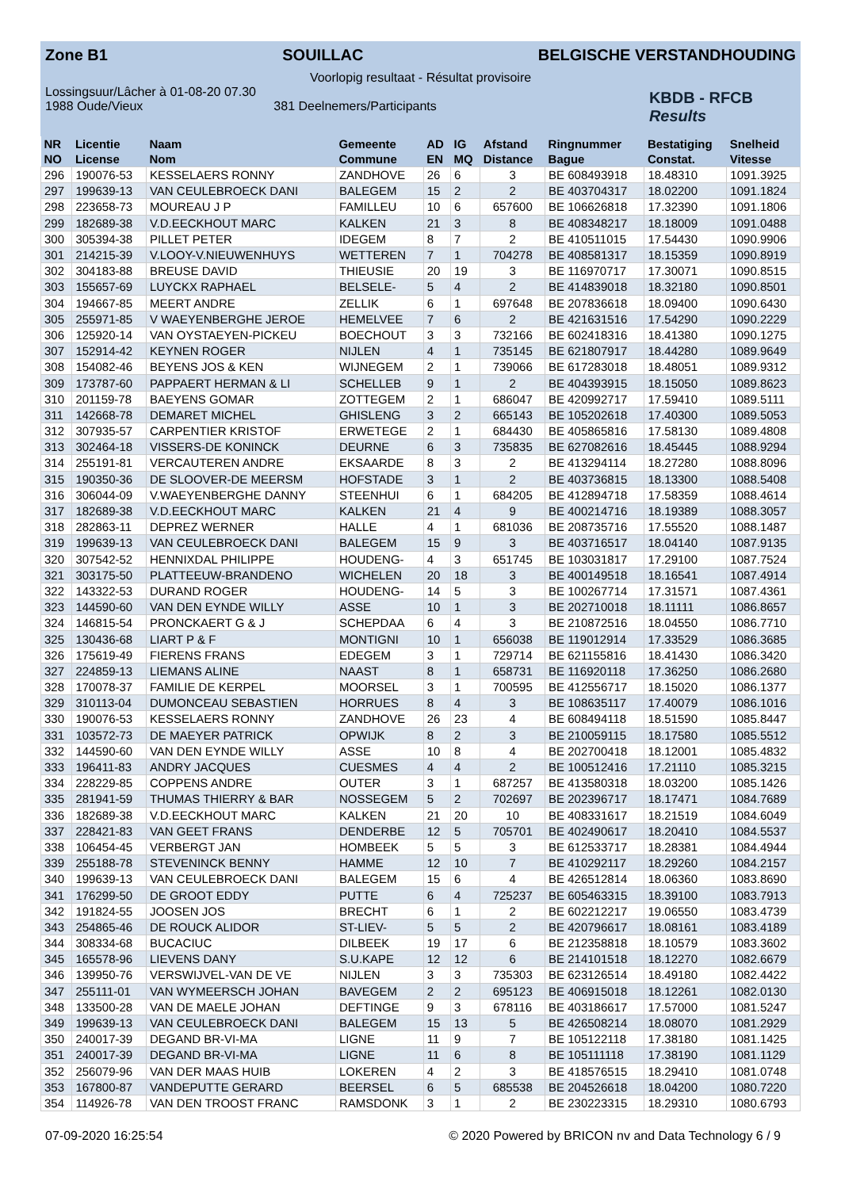Zone B1 SOUILLAC BELGISCHE VERSTANDHOUDING
Voorlopig resultaat - Résultat provisoire
Lossingsuur/Lâcher à 01-08-20 07.30
1988 Oude/Vieux 381 Deelnemers/Participants
KBDB - RFCB
Results
| NR | Licentie | Naam | Gemeente | AD | IG | Afstand | Ringnummer | Bestatiging | Snelheid |
| --- | --- | --- | --- | --- | --- | --- | --- | --- | --- |
| NO | License | Nom | Commune | EN | MQ | Distance | Bague | Constat. | Vitesse |
| 296 | 190076-53 | KESSELAERS RONNY | ZANDHOVE | 26 | 6 | 3 | BE 608493918 | 18.48310 | 1091.3925 |
| 297 | 199639-13 | VAN CEULEBROECK DANI | BALEGEM | 15 | 2 | 2 | BE 403704317 | 18.02200 | 1091.1824 |
| 298 | 223658-73 | MOUREAU J P | FAMILLEU | 10 | 6 | 657600 | BE 106626818 | 17.32390 | 1091.1806 |
| 299 | 182689-38 | V.D.EECKHOUT MARC | KALKEN | 21 | 3 | 8 | BE 408348217 | 18.18009 | 1091.0488 |
| 300 | 305394-38 | PILLET PETER | IDEGEM | 8 | 7 | 2 | BE 410511015 | 17.54430 | 1090.9906 |
| 301 | 214215-39 | V.LOOY-V.NIEUWENHUYS | WETTEREN | 7 | 1 | 704278 | BE 408581317 | 18.15359 | 1090.8919 |
| 302 | 304183-88 | BREUSE DAVID | THIEUSIE | 20 | 19 | 3 | BE 116970717 | 17.30071 | 1090.8515 |
| 303 | 155657-69 | LUYCKX RAPHAEL | BELSELE- | 5 | 4 | 2 | BE 414839018 | 18.32180 | 1090.8501 |
| 304 | 194667-85 | MEERT ANDRE | ZELLIK | 6 | 1 | 697648 | BE 207836618 | 18.09400 | 1090.6430 |
| 305 | 255971-85 | V WAEYENBERGHE JEROE | HEMELVEE | 7 | 6 | 2 | BE 421631516 | 17.54290 | 1090.2229 |
| 306 | 125920-14 | VAN OYSTAEYEN-PICKEU | BOECHOUT | 3 | 3 | 732166 | BE 602418316 | 18.41380 | 1090.1275 |
| 307 | 152914-42 | KEYNEN ROGER | NIJLEN | 4 | 1 | 735145 | BE 621807917 | 18.44280 | 1089.9649 |
| 308 | 154082-46 | BEYENS JOS & KEN | WIJNEGEM | 2 | 1 | 739066 | BE 617283018 | 18.48051 | 1089.9312 |
| 309 | 173787-60 | PAPPAERT HERMAN & LI | SCHELLEB | 9 | 1 | 2 | BE 404393915 | 18.15050 | 1089.8623 |
| 310 | 201159-78 | BAEYENS GOMAR | ZOTTEGEM | 2 | 1 | 686047 | BE 420992717 | 17.59410 | 1089.5111 |
| 311 | 142668-78 | DEMARET MICHEL | GHISLENG | 3 | 2 | 665143 | BE 105202618 | 17.40300 | 1089.5053 |
| 312 | 307935-57 | CARPENTIER KRISTOF | ERWETEGE | 2 | 1 | 684430 | BE 405865816 | 17.58130 | 1089.4808 |
| 313 | 302464-18 | VISSERS-DE KONINCK | DEURNE | 6 | 3 | 735835 | BE 627082616 | 18.45445 | 1088.9294 |
| 314 | 255191-81 | VERCAUTEREN ANDRE | EKSAARDE | 8 | 3 | 2 | BE 413294114 | 18.27280 | 1088.8096 |
| 315 | 190350-36 | DE SLOOVER-DE MEERSM | HOFSTADE | 3 | 1 | 2 | BE 403736815 | 18.13300 | 1088.5408 |
| 316 | 306044-09 | V.WAEYENBERGHE DANNY | STEENHUI | 6 | 1 | 684205 | BE 412894718 | 17.58359 | 1088.4614 |
| 317 | 182689-38 | V.D.EECKHOUT MARC | KALKEN | 21 | 4 | 9 | BE 400214716 | 18.19389 | 1088.3057 |
| 318 | 282863-11 | DEPREZ WERNER | HALLE | 4 | 1 | 681036 | BE 208735716 | 17.55520 | 1088.1487 |
| 319 | 199639-13 | VAN CEULEBROECK DANI | BALEGEM | 15 | 9 | 3 | BE 403716517 | 18.04140 | 1087.9135 |
| 320 | 307542-52 | HENNIXDAL PHILIPPE | HOUDENG- | 4 | 3 | 651745 | BE 103031817 | 17.29100 | 1087.7524 |
| 321 | 303175-50 | PLATTEEUW-BRANDENO | WICHELEN | 20 | 18 | 3 | BE 400149518 | 18.16541 | 1087.4914 |
| 322 | 143322-53 | DURAND ROGER | HOUDENG- | 14 | 5 | 3 | BE 100267714 | 17.31571 | 1087.4361 |
| 323 | 144590-60 | VAN DEN EYNDE WILLY | ASSE | 10 | 1 | 3 | BE 202710018 | 18.11111 | 1086.8657 |
| 324 | 146815-54 | PRONCKAERT G & J | SCHEPDAA | 6 | 4 | 3 | BE 210872516 | 18.04550 | 1086.7710 |
| 325 | 130436-68 | LIART P & F | MONTIGNI | 10 | 1 | 656038 | BE 119012914 | 17.33529 | 1086.3685 |
| 326 | 175619-49 | FIERENS FRANS | EDEGEM | 3 | 1 | 729714 | BE 621155816 | 18.41430 | 1086.3420 |
| 327 | 224859-13 | LIEMANS ALINE | NAAST | 8 | 1 | 658731 | BE 116920118 | 17.36250 | 1086.2680 |
| 328 | 170078-37 | FAMILIE DE KERPEL | MOORSEL | 3 | 1 | 700595 | BE 412556717 | 18.15020 | 1086.1377 |
| 329 | 310113-04 | DUMONCEAU SEBASTIEN | HORRUES | 8 | 4 | 3 | BE 108635117 | 17.40079 | 1086.1016 |
| 330 | 190076-53 | KESSELAERS RONNY | ZANDHOVE | 26 | 23 | 4 | BE 608494118 | 18.51590 | 1085.8447 |
| 331 | 103572-73 | DE MAEYER PATRICK | OPWIJK | 8 | 2 | 3 | BE 210059115 | 18.17580 | 1085.5512 |
| 332 | 144590-60 | VAN DEN EYNDE WILLY | ASSE | 10 | 8 | 4 | BE 202700418 | 18.12001 | 1085.4832 |
| 333 | 196411-83 | ANDRY JACQUES | CUESMES | 4 | 4 | 2 | BE 100512416 | 17.21110 | 1085.3215 |
| 334 | 228229-85 | COPPENS ANDRE | OUTER | 3 | 1 | 687257 | BE 413580318 | 18.03200 | 1085.1426 |
| 335 | 281941-59 | THUMAS THIERRY & BAR | NOSSEGEM | 5 | 2 | 702697 | BE 202396717 | 18.17471 | 1084.7689 |
| 336 | 182689-38 | V.D.EECKHOUT MARC | KALKEN | 21 | 20 | 10 | BE 408331617 | 18.21519 | 1084.6049 |
| 337 | 228421-83 | VAN GEET FRANS | DENDERBE | 12 | 5 | 705701 | BE 402490617 | 18.20410 | 1084.5537 |
| 338 | 106454-45 | VERBERGT JAN | HOMBEEK | 5 | 5 | 3 | BE 612533717 | 18.28381 | 1084.4944 |
| 339 | 255188-78 | STEVENINCK BENNY | HAMME | 12 | 10 | 7 | BE 410292117 | 18.29260 | 1084.2157 |
| 340 | 199639-13 | VAN CEULEBROECK DANI | BALEGEM | 15 | 6 | 4 | BE 426512814 | 18.06360 | 1083.8690 |
| 341 | 176299-50 | DE GROOT EDDY | PUTTE | 6 | 4 | 725237 | BE 605463315 | 18.39100 | 1083.7913 |
| 342 | 191824-55 | JOOSEN JOS | BRECHT | 6 | 1 | 2 | BE 602212217 | 19.06550 | 1083.4739 |
| 343 | 254865-46 | DE ROUCK ALIDOR | ST-LIEV- | 5 | 5 | 2 | BE 420796617 | 18.08161 | 1083.4189 |
| 344 | 308334-68 | BUCACIUC | DILBEEK | 19 | 17 | 6 | BE 212358818 | 18.10579 | 1083.3602 |
| 345 | 165578-96 | LIEVENS DANY | S.U.KAPE | 12 | 12 | 6 | BE 214101518 | 18.12270 | 1082.6679 |
| 346 | 139950-76 | VERSWIJVEL-VAN DE VE | NIJLEN | 3 | 3 | 735303 | BE 623126514 | 18.49180 | 1082.4422 |
| 347 | 255111-01 | VAN WYMEERSCH JOHAN | BAVEGEM | 2 | 2 | 695123 | BE 406915018 | 18.12261 | 1082.0130 |
| 348 | 133500-28 | VAN DE MAELE JOHAN | DEFTINGE | 9 | 3 | 678116 | BE 403186617 | 17.57000 | 1081.5247 |
| 349 | 199639-13 | VAN CEULEBROECK DANI | BALEGEM | 15 | 13 | 5 | BE 426508214 | 18.08070 | 1081.2929 |
| 350 | 240017-39 | DEGAND BR-VI-MA | LIGNE | 11 | 9 | 7 | BE 105122118 | 17.38180 | 1081.1425 |
| 351 | 240017-39 | DEGAND BR-VI-MA | LIGNE | 11 | 6 | 8 | BE 105111118 | 17.38190 | 1081.1129 |
| 352 | 256079-96 | VAN DER MAAS HUIB | LOKEREN | 4 | 2 | 3 | BE 418576515 | 18.29410 | 1081.0748 |
| 353 | 167800-87 | VANDEPUTTE GERARD | BEERSEL | 6 | 5 | 685538 | BE 204526618 | 18.04200 | 1080.7220 |
| 354 | 114926-78 | VAN DEN TROOST FRANC | RAMSDONK | 3 | 1 | 2 | BE 230223315 | 18.29310 | 1080.6793 |
07-09-2020 16:25:54 © 2020 Powered by BRICON nv and Data Technology 6 / 9